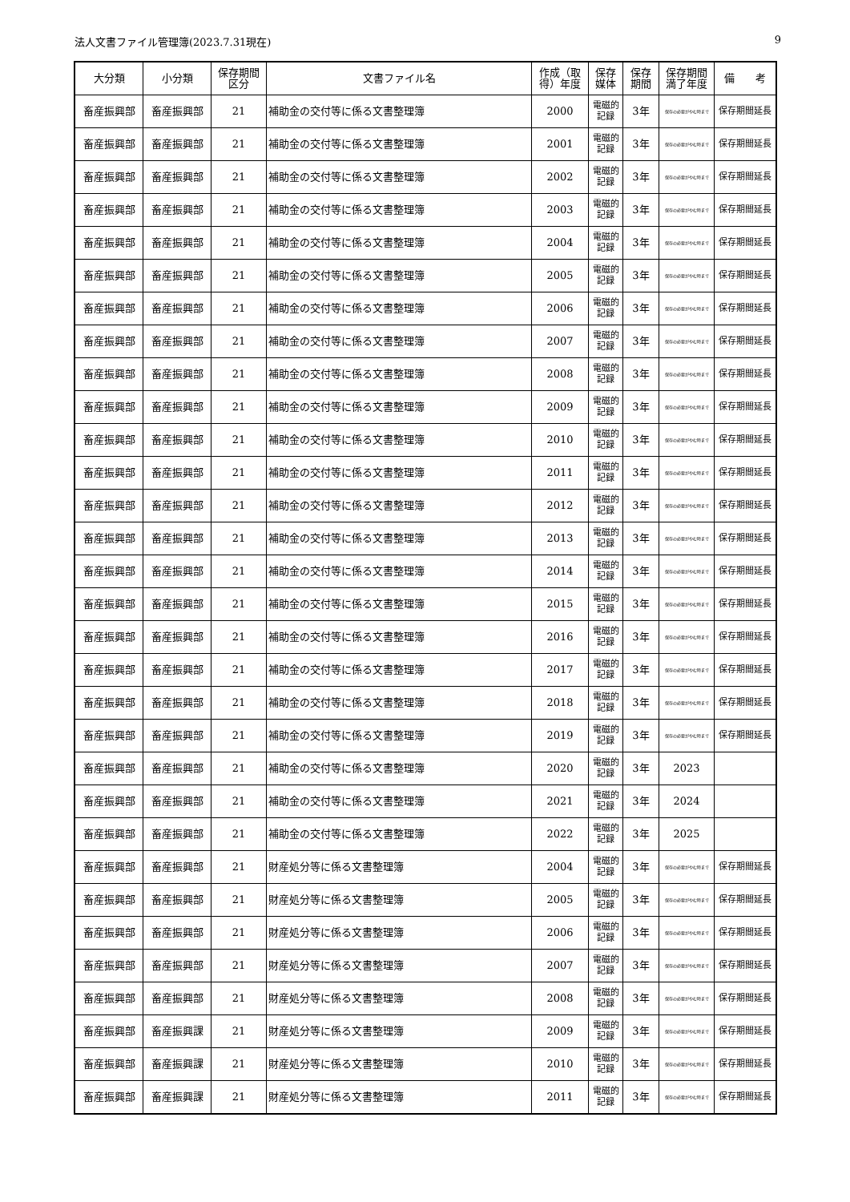法人文書ファイル管理簿(2023.7.31現在) 9
| 大分類 | 小分類 | 保存期間 区分 | 文書ファイル名 | 作成（取得）年度 | 保存 媒体 | 保存 期間 | 保存期間 満了年度 | 備 考 |
| --- | --- | --- | --- | --- | --- | --- | --- | --- |
| 畜産振興部 | 畜産振興部 | 21 | 補助金の交付等に係る文書整理簿 | 2000 | 電磁的 記録 | 3年 | 保存の必要がやむ時まで | 保存期間延長 |
| 畜産振興部 | 畜産振興部 | 21 | 補助金の交付等に係る文書整理簿 | 2001 | 電磁的 記録 | 3年 | 保存の必要がやむ時まで | 保存期間延長 |
| 畜産振興部 | 畜産振興部 | 21 | 補助金の交付等に係る文書整理簿 | 2002 | 電磁的 記録 | 3年 | 保存の必要がやむ時まで | 保存期間延長 |
| 畜産振興部 | 畜産振興部 | 21 | 補助金の交付等に係る文書整理簿 | 2003 | 電磁的 記録 | 3年 | 保存の必要がやむ時まで | 保存期間延長 |
| 畜産振興部 | 畜産振興部 | 21 | 補助金の交付等に係る文書整理簿 | 2004 | 電磁的 記録 | 3年 | 保存の必要がやむ時まで | 保存期間延長 |
| 畜産振興部 | 畜産振興部 | 21 | 補助金の交付等に係る文書整理簿 | 2005 | 電磁的 記録 | 3年 | 保存の必要がやむ時まで | 保存期間延長 |
| 畜産振興部 | 畜産振興部 | 21 | 補助金の交付等に係る文書整理簿 | 2006 | 電磁的 記録 | 3年 | 保存の必要がやむ時まで | 保存期間延長 |
| 畜産振興部 | 畜産振興部 | 21 | 補助金の交付等に係る文書整理簿 | 2007 | 電磁的 記録 | 3年 | 保存の必要がやむ時まで | 保存期間延長 |
| 畜産振興部 | 畜産振興部 | 21 | 補助金の交付等に係る文書整理簿 | 2008 | 電磁的 記録 | 3年 | 保存の必要がやむ時まで | 保存期間延長 |
| 畜産振興部 | 畜産振興部 | 21 | 補助金の交付等に係る文書整理簿 | 2009 | 電磁的 記録 | 3年 | 保存の必要がやむ時まで | 保存期間延長 |
| 畜産振興部 | 畜産振興部 | 21 | 補助金の交付等に係る文書整理簿 | 2010 | 電磁的 記録 | 3年 | 保存の必要がやむ時まで | 保存期間延長 |
| 畜産振興部 | 畜産振興部 | 21 | 補助金の交付等に係る文書整理簿 | 2011 | 電磁的 記録 | 3年 | 保存の必要がやむ時まで | 保存期間延長 |
| 畜産振興部 | 畜産振興部 | 21 | 補助金の交付等に係る文書整理簿 | 2012 | 電磁的 記録 | 3年 | 保存の必要がやむ時まで | 保存期間延長 |
| 畜産振興部 | 畜産振興部 | 21 | 補助金の交付等に係る文書整理簿 | 2013 | 電磁的 記録 | 3年 | 保存の必要がやむ時まで | 保存期間延長 |
| 畜産振興部 | 畜産振興部 | 21 | 補助金の交付等に係る文書整理簿 | 2014 | 電磁的 記録 | 3年 | 保存の必要がやむ時まで | 保存期間延長 |
| 畜産振興部 | 畜産振興部 | 21 | 補助金の交付等に係る文書整理簿 | 2015 | 電磁的 記録 | 3年 | 保存の必要がやむ時まで | 保存期間延長 |
| 畜産振興部 | 畜産振興部 | 21 | 補助金の交付等に係る文書整理簿 | 2016 | 電磁的 記録 | 3年 | 保存の必要がやむ時まで | 保存期間延長 |
| 畜産振興部 | 畜産振興部 | 21 | 補助金の交付等に係る文書整理簿 | 2017 | 電磁的 記録 | 3年 | 保存の必要がやむ時まで | 保存期間延長 |
| 畜産振興部 | 畜産振興部 | 21 | 補助金の交付等に係る文書整理簿 | 2018 | 電磁的 記録 | 3年 | 保存の必要がやむ時まで | 保存期間延長 |
| 畜産振興部 | 畜産振興部 | 21 | 補助金の交付等に係る文書整理簿 | 2019 | 電磁的 記録 | 3年 | 保存の必要がやむ時まで | 保存期間延長 |
| 畜産振興部 | 畜産振興部 | 21 | 補助金の交付等に係る文書整理簿 | 2020 | 電磁的 記録 | 3年 | 2023 | |
| 畜産振興部 | 畜産振興部 | 21 | 補助金の交付等に係る文書整理簿 | 2021 | 電磁的 記録 | 3年 | 2024 | |
| 畜産振興部 | 畜産振興部 | 21 | 補助金の交付等に係る文書整理簿 | 2022 | 電磁的 記録 | 3年 | 2025 | |
| 畜産振興部 | 畜産振興部 | 21 | 財産処分等に係る文書整理簿 | 2004 | 電磁的 記録 | 3年 | 保存の必要がやむ時まで | 保存期間延長 |
| 畜産振興部 | 畜産振興部 | 21 | 財産処分等に係る文書整理簿 | 2005 | 電磁的 記録 | 3年 | 保存の必要がやむ時まで | 保存期間延長 |
| 畜産振興部 | 畜産振興部 | 21 | 財産処分等に係る文書整理簿 | 2006 | 電磁的 記録 | 3年 | 保存の必要がやむ時まで | 保存期間延長 |
| 畜産振興部 | 畜産振興部 | 21 | 財産処分等に係る文書整理簿 | 2007 | 電磁的 記録 | 3年 | 保存の必要がやむ時まで | 保存期間延長 |
| 畜産振興部 | 畜産振興部 | 21 | 財産処分等に係る文書整理簿 | 2008 | 電磁的 記録 | 3年 | 保存の必要がやむ時まで | 保存期間延長 |
| 畜産振興部 | 畜産振興課 | 21 | 財産処分等に係る文書整理簿 | 2009 | 電磁的 記録 | 3年 | 保存の必要がやむ時まで | 保存期間延長 |
| 畜産振興部 | 畜産振興課 | 21 | 財産処分等に係る文書整理簿 | 2010 | 電磁的 記録 | 3年 | 保存の必要がやむ時まで | 保存期間延長 |
| 畜産振興部 | 畜産振興課 | 21 | 財産処分等に係る文書整理簿 | 2011 | 電磁的 記録 | 3年 | 保存の必要がやむ時まで | 保存期間延長 |